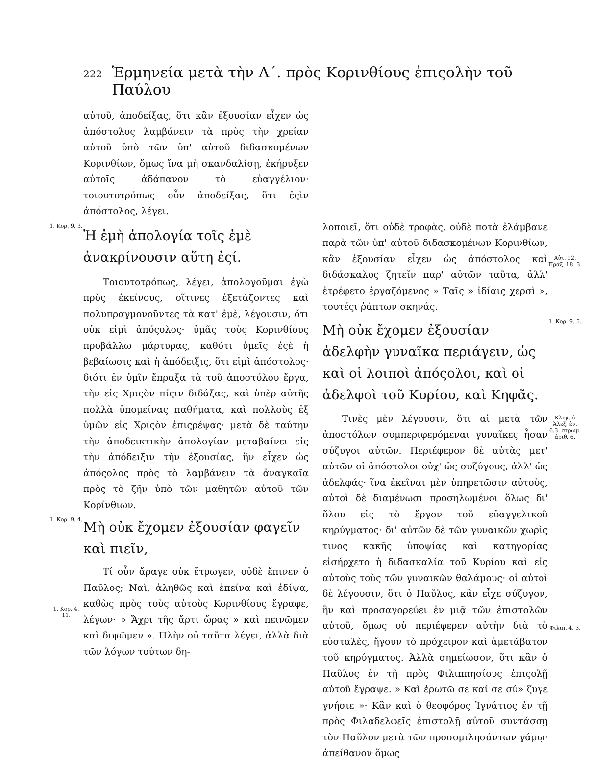222 Ἑρμηνεία μετὰ τὴν Α΄. πρὸς Κορινθίους ἐπιςολὴν τοῦ Παύλου
αὐτοῦ, ἀποδείξας, ὅτι κἂν ἐξουσίαν εἶχεν ὡς ἀπόστολος λαμβάνειν τὰ πρὸς τὴν χρείαν αὐτοῦ ὑπὸ τῶν ὑπ' αὐτοῦ διδασκομένων Κορινθίων, ὅμως ἵνα μὴ σκανδαλίσῃ, ἐκήρυξεν αὐτοῖς ἀδάπανον τὸ εὐαγγέλιον· τοιουτοτρόπως οὖν ἀποδείξας, ὅτι ἐςὶν ἀπόστολος, λέγει.
1. Κορ. 9. 3.
Ἡ ἐμὴ ἀπολογία τοῖς ἐμὲ ἀνακρίνουσιν αὕτη ἐςί.
Τοιουτοτρόπως, λέγει, ἀπολογοῦμαι ἐγὼ πρὸς ἐκείνους, οἵτινες ἐξετάζοντες καὶ πολυπραγμονοῦντες τὰ κατ' ἐμὲ, λέγουσιν, ὅτι οὐκ εἰμὶ ἀπόςολος· ὑμᾶς τοὺς Κορινθίους προβάλλω μάρτυρας, καθότι ὑμεῖς ἐςὲ ἡ βεβαίωσις καὶ ἡ ἀπόδειξις, ὅτι εἰμὶ ἀπόστολος· διότι ἐν ὑμῖν ἔπραξα τὰ τοῦ ἀποστόλου ἔργα, τὴν εἰς Χριςὸν πίςιν διδάξας, καὶ ὑπὲρ αὐτῆς πολλὰ ὑπομείνας παθήματα, καὶ πολλοὺς ἐξ ὑμῶν εἰς Χριςὸν ἐπιςρέψας· μετὰ δὲ ταύτην τὴν ἀποδεικτικὴν ἀπολογίαν μεταβαίνει εἰς τὴν ἀπόδειξιν τὴν ἐξουσίας, ἣν εἶχεν ὡς ἀπόςολος πρὸς τὸ λαμβάνειν τὰ ἀναγκαῖα πρὸς τὸ ζῆν ὑπὸ τῶν μαθητῶν αὐτοῦ τῶν Κορίνθιων.
1. Κορ. 9. 4.
Μὴ οὐκ ἔχομεν ἐξουσίαν φαγεῖν καὶ πιεῖν,
1. Κορ. 4. 11.
Τί οὖν ἄραγε οὐκ ἔτρωγεν, οὐδὲ ἔπινεν ὁ Παῦλος; Ναὶ, ἀληθῶς καὶ ἐπείνα καὶ ἐδίψα, καθὼς πρὸς τοὺς αὐτοὺς Κορινθίους ἔγραφε, λέγων· » Ἄχρι τῆς ἄρτι ὥρας » καὶ πεινῶμεν καὶ διψῶμεν ». Πλὴν οὐ ταῦτα λέγει, ἀλλὰ διὰ τῶν λόγων τούτων δη-
λοποιεῖ, ὅτι οὐδὲ τροφὰς, οὐδὲ ποτὰ ἐλάμβανε παρὰ τῶν ὑπ' αὐτοῦ διδασκομένων Κορινθίων, κἂν ἐξουσίαν εἶχεν ὡς ἀπόστολος καὶ διδάσκαλος ζητεῖν παρ' αὐτῶν ταῦτα, ἀλλ' ἐτρέφετο ἐργαζόμενος » Ταῖς » ἰδίαις χερσὶ », τουτέςι ῥάπτων σκηνάς.
Αὐτ. 12. Πράξ. 18. 3.
Μὴ οὐκ ἔχομεν ἐξουσίαν ἀδελφὴν γυναῖκα περιάγειν, ὡς καὶ οἱ λοιποὶ ἀπόςολοι, καὶ οἱ ἀδελφοὶ τοῦ Κυρίου, καὶ Κηφᾶς.
1. Κορ. 9. 5.
Τινὲς μὲν λέγουσιν, ὅτι αἱ μετὰ τῶν ἀποστόλων συμπεριφερόμεναι γυναῖκες ἦσαν σύζυγοι αὐτῶν. Περιέφερον δὲ αὐτὰς μετ' αὐτῶν οἱ ἀπόστολοι οὐχ' ὡς συζύγους, ἀλλ' ὡς ἀδελφάς· ἵνα ἐκεῖναι μὲν ὑπηρετῶσιν αὐτοὺς, αὐτοὶ δὲ διαμένωσι προσηλωμένοι ὅλως δι' ὅλου εἰς τὸ ἔργον τοῦ εὐαγγελικοῦ κηρύγματος· δι' αὐτῶν δὲ τῶν γυναικῶν χωρὶς τινος κακῆς ὑποψίας καὶ κατηγορίας εἰσήρχετο ἡ διδασκαλία τοῦ Κυρίου καὶ εἰς αὐτοὺς τοὺς τῶν γυναικῶν θαλάμους· οἱ αὐτοὶ δὲ λέγουσιν, ὅτι ὁ Παῦλος, κἂν εἶχε σύζυγον, ἣν καὶ προσαγορεύει ἐν μιᾷ τῶν ἐπιστολῶν αὐτοῦ, ὅμως οὐ περιέφερεν αὐτὴν διὰ τὸ εὐσταλὲς, ἤγουν τὸ πρόχειρον καὶ ἀμετάβατον τοῦ κηρύγματος. Ἀλλὰ σημείωσον, ὅτι κἂν ὁ Παῦλος ἐν τῇ πρὸς Φιλιππησίους ἐπιςολῇ αὐτοῦ ἔγραψε. » Καὶ ἐρωτῶ σε καί σε σύ» ζυγε γνήσιε »· Κἂν καὶ ὁ θεοφόρος Ἰγνάτιος ἐν τῇ πρὸς Φιλαδελφεῖς ἐπιστολῇ αὐτοῦ συντάσσῃ τὸν Παῦλον μετὰ τῶν προσομιλησάντων γάμῳ· ἀπείθανον ὅμως
Κλημ. ὁ Ἀλεξ. ἐν. 6.3. στρωμ. ἀριθ. 6.
Φιλιπ. 4. 3.